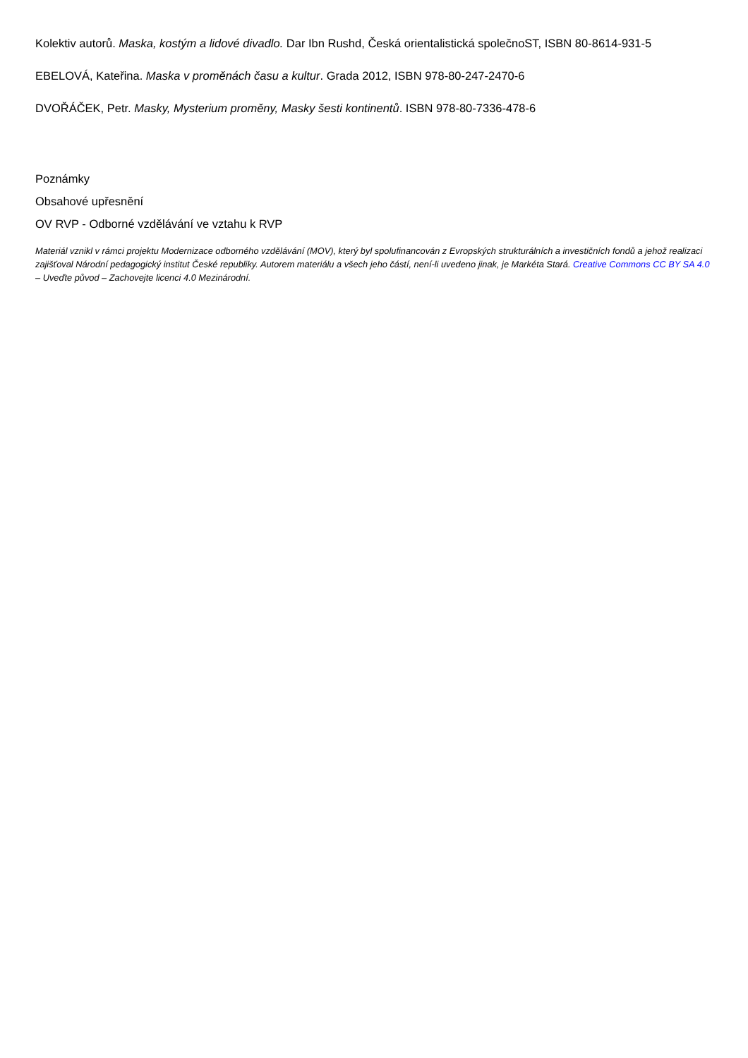Kolektiv autorů. Maska, kostým a lidové divadlo. Dar Ibn Rushd, Česká orientalistická společnoST, ISBN 80-8614-931-5
EBELOVÁ, Kateřina. Maska v proměnách času a kultur. Grada 2012, ISBN 978-80-247-2470-6
DVOŘÁČEK, Petr. Masky, Mysterium proměny, Masky šesti kontinentů. ISBN 978-80-7336-478-6
Poznámky
Obsahové upřesnění
OV RVP - Odborné vzdělávání ve vztahu k RVP
Materiál vznikl v rámci projektu Modernizace odborného vzdělávání (MOV), který byl spolufinancován z Evropských strukturálních a investičních fondů a jehož realizaci zajišťoval Národní pedagogický institut České republiky. Autorem materiálu a všech jeho částí, není-li uvedeno jinak, je Markéta Stará. Creative Commons CC BY SA 4.0 – Uveďte původ – Zachovejte licenci 4.0 Mezinárodní.